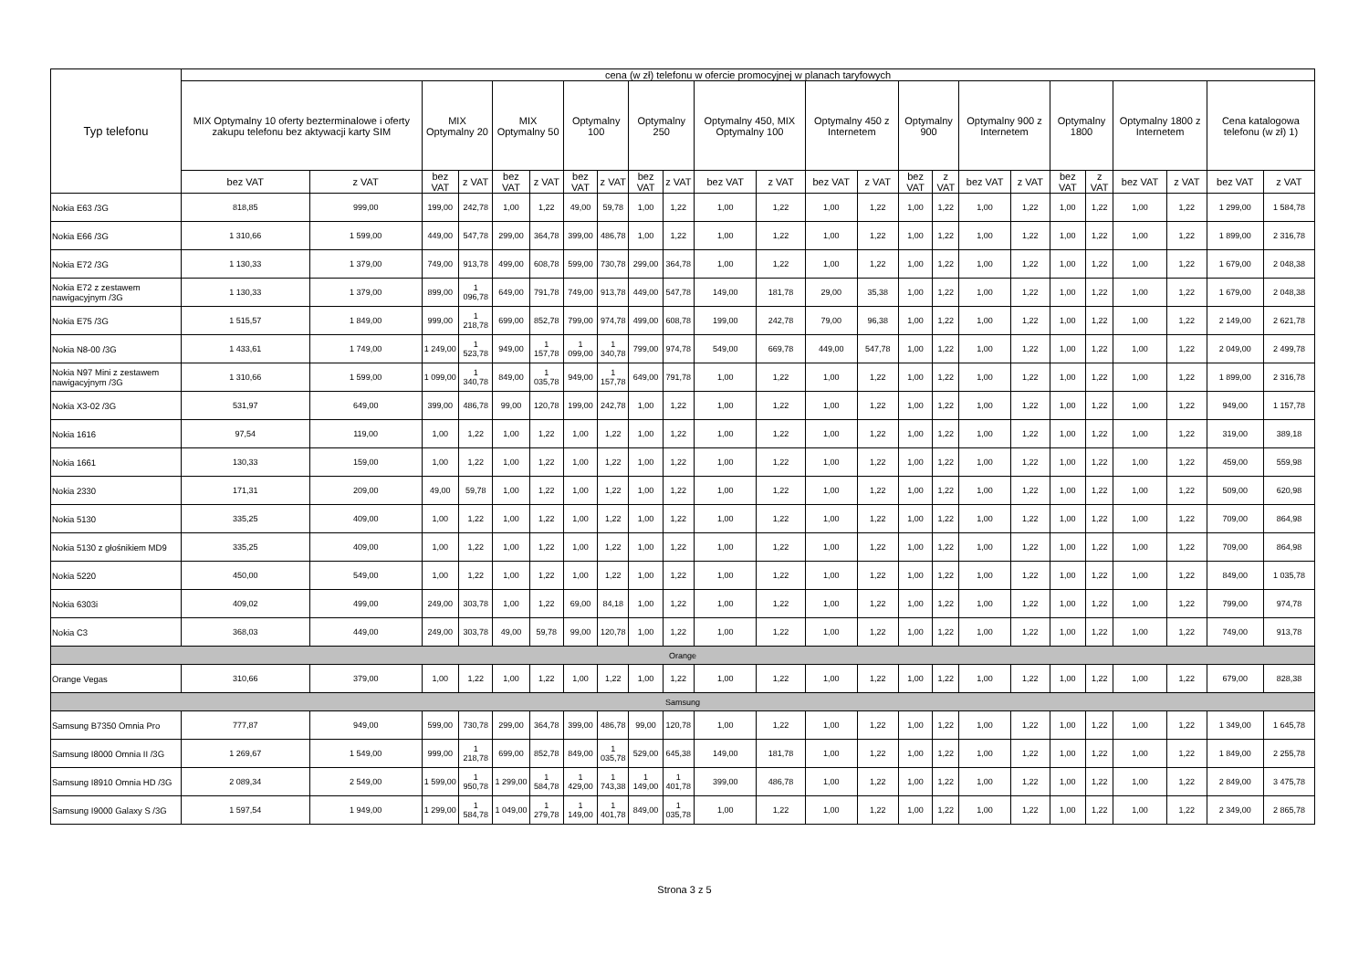| Typ telefonu | cena (w zł) telefonu w ofercie promocyjnej w planach taryfowych | | | | | | | | | | | | | | | | | | | | | | | |
| --- | --- | --- | --- | --- | --- | --- | --- | --- | --- | --- | --- | --- | --- | --- | --- | --- | --- | --- | --- | --- | --- | --- | --- | --- |
| | MIX Optymalny 10 oferty bezterminalowe i oferty zakupu telefonu bez aktywacji karty SIM | | MIX Optymalny 20 | | MIX Optymalny 50 | | Optymalny 100 | | Optymalny 250 | | Optymalny 450, MIX Optymalny 100 | | Optymalny 450 z Internetem | | Optymalny 900 | | Optymalny 900 z Internetem | | Optymalny 1800 | | Optymalny 1800 z Internetem | | Cena katalogowa telefonu (w zł) 1) | |
| | bez VAT | z VAT | bez VAT | z VAT | bez VAT | z VAT | bez VAT | z VAT | bez VAT | z VAT | bez VAT | z VAT | bez VAT | z VAT | bez VAT | z VAT | bez VAT | z VAT | bez VAT | z VAT | bez VAT | z VAT | bez VAT | z VAT |
| Nokia E63 /3G | 818,85 | 999,00 | 199,00 | 242,78 | 1,00 | 1,22 | 49,00 | 59,78 | 1,00 | 1,22 | 1,00 | 1,22 | 1,00 | 1,22 | 1,00 | 1,22 | 1,00 | 1,22 | 1,00 | 1,22 | 1,00 | 1,22 | 1 299,00 | 1 584,78 |
| Nokia E66 /3G | 1 310,66 | 1 599,00 | 449,00 | 547,78 | 299,00 | 364,78 | 399,00 | 486,78 | 1,00 | 1,22 | 1,00 | 1,22 | 1,00 | 1,22 | 1,00 | 1,22 | 1,00 | 1,22 | 1,00 | 1,22 | 1,00 | 1,22 | 1 899,00 | 2 316,78 |
| Nokia E72 /3G | 1 130,33 | 1 379,00 | 749,00 | 913,78 | 499,00 | 608,78 | 599,00 | 730,78 | 299,00 | 364,78 | 1,00 | 1,22 | 1,00 | 1,22 | 1,00 | 1,22 | 1,00 | 1,22 | 1,00 | 1,22 | 1,00 | 1,22 | 1 679,00 | 2 048,38 |
| Nokia E72 z zestawem nawigacyjnym /3G | 1 130,33 | 1 379,00 | 899,00 | 1 096,78 | 649,00 | 791,78 | 749,00 | 913,78 | 449,00 | 547,78 | 149,00 | 181,78 | 29,00 | 35,38 | 1,00 | 1,22 | 1,00 | 1,22 | 1,00 | 1,22 | 1,00 | 1,22 | 1 679,00 | 2 048,38 |
| Nokia E75 /3G | 1 515,57 | 1 849,00 | 999,00 | 1 218,78 | 699,00 | 852,78 | 799,00 | 974,78 | 499,00 | 608,78 | 199,00 | 242,78 | 79,00 | 96,38 | 1,00 | 1,22 | 1,00 | 1,22 | 1,00 | 1,22 | 1,00 | 1,22 | 2 149,00 | 2 621,78 |
| Nokia N8-00 /3G | 1 433,61 | 1 749,00 | 1 249,00 | 1 523,78 | 949,00 | 1 157,78 | 1 099,00 | 1 340,78 | 799,00 | 974,78 | 549,00 | 669,78 | 449,00 | 547,78 | 1,00 | 1,22 | 1,00 | 1,22 | 1,00 | 1,22 | 1,00 | 1,22 | 2 049,00 | 2 499,78 |
| Nokia N97 Mini z zestawem nawigacyjnym /3G | 1 310,66 | 1 599,00 | 1 099,00 | 1 340,78 | 849,00 | 1 035,78 | 949,00 | 1 157,78 | 649,00 | 791,78 | 1,00 | 1,22 | 1,00 | 1,22 | 1,00 | 1,22 | 1,00 | 1,22 | 1,00 | 1,22 | 1,00 | 1,22 | 1 899,00 | 2 316,78 |
| Nokia X3-02 /3G | 531,97 | 649,00 | 399,00 | 486,78 | 99,00 | 120,78 | 199,00 | 242,78 | 1,00 | 1,22 | 1,00 | 1,22 | 1,00 | 1,22 | 1,00 | 1,22 | 1,00 | 1,22 | 1,00 | 1,22 | 1,00 | 1,22 | 949,00 | 1 157,78 |
| Nokia 1616 | 97,54 | 119,00 | 1,00 | 1,22 | 1,00 | 1,22 | 1,00 | 1,22 | 1,00 | 1,22 | 1,00 | 1,22 | 1,00 | 1,22 | 1,00 | 1,22 | 1,00 | 1,22 | 1,00 | 1,22 | 1,00 | 1,22 | 319,00 | 389,18 |
| Nokia 1661 | 130,33 | 159,00 | 1,00 | 1,22 | 1,00 | 1,22 | 1,00 | 1,22 | 1,00 | 1,22 | 1,00 | 1,22 | 1,00 | 1,22 | 1,00 | 1,22 | 1,00 | 1,22 | 1,00 | 1,22 | 1,00 | 1,22 | 459,00 | 559,98 |
| Nokia 2330 | 171,31 | 209,00 | 49,00 | 59,78 | 1,00 | 1,22 | 1,00 | 1,22 | 1,00 | 1,22 | 1,00 | 1,22 | 1,00 | 1,22 | 1,00 | 1,22 | 1,00 | 1,22 | 1,00 | 1,22 | 1,00 | 1,22 | 509,00 | 620,98 |
| Nokia 5130 | 335,25 | 409,00 | 1,00 | 1,22 | 1,00 | 1,22 | 1,00 | 1,22 | 1,00 | 1,22 | 1,00 | 1,22 | 1,00 | 1,22 | 1,00 | 1,22 | 1,00 | 1,22 | 1,00 | 1,22 | 1,00 | 1,22 | 709,00 | 864,98 |
| Nokia 5130 z głośnikiem MD9 | 335,25 | 409,00 | 1,00 | 1,22 | 1,00 | 1,22 | 1,00 | 1,22 | 1,00 | 1,22 | 1,00 | 1,22 | 1,00 | 1,22 | 1,00 | 1,22 | 1,00 | 1,22 | 1,00 | 1,22 | 1,00 | 1,22 | 709,00 | 864,98 |
| Nokia 5220 | 450,00 | 549,00 | 1,00 | 1,22 | 1,00 | 1,22 | 1,00 | 1,22 | 1,00 | 1,22 | 1,00 | 1,22 | 1,00 | 1,22 | 1,00 | 1,22 | 1,00 | 1,22 | 1,00 | 1,22 | 1,00 | 1,22 | 849,00 | 1 035,78 |
| Nokia 6303i | 409,02 | 499,00 | 249,00 | 303,78 | 1,00 | 1,22 | 69,00 | 84,18 | 1,00 | 1,22 | 1,00 | 1,22 | 1,00 | 1,22 | 1,00 | 1,22 | 1,00 | 1,22 | 1,00 | 1,22 | 1,00 | 1,22 | 799,00 | 974,78 |
| Nokia C3 | 368,03 | 449,00 | 249,00 | 303,78 | 49,00 | 59,78 | 99,00 | 120,78 | 1,00 | 1,22 | 1,00 | 1,22 | 1,00 | 1,22 | 1,00 | 1,22 | 1,00 | 1,22 | 1,00 | 1,22 | 1,00 | 1,22 | 749,00 | 913,78 |
| Orange | | | | | | | | | | | | | | | | | | | | | | | | |
| Orange Vegas | 310,66 | 379,00 | 1,00 | 1,22 | 1,00 | 1,22 | 1,00 | 1,22 | 1,00 | 1,22 | 1,00 | 1,22 | 1,00 | 1,22 | 1,00 | 1,22 | 1,00 | 1,22 | 1,00 | 1,22 | 1,00 | 1,22 | 679,00 | 828,38 |
| Samsung | | | | | | | | | | | | | | | | | | | | | | | | |
| Samsung B7350 Omnia Pro | 777,87 | 949,00 | 599,00 | 730,78 | 299,00 | 364,78 | 399,00 | 486,78 | 99,00 | 120,78 | 1,00 | 1,22 | 1,00 | 1,22 | 1,00 | 1,22 | 1,00 | 1,22 | 1,00 | 1,22 | 1,00 | 1,22 | 1 349,00 | 1 645,78 |
| Samsung I8000 Omnia II /3G | 1 269,67 | 1 549,00 | 999,00 | 1 218,78 | 699,00 | 852,78 | 849,00 | 1 035,78 | 529,00 | 645,38 | 149,00 | 181,78 | 1,00 | 1,22 | 1,00 | 1,22 | 1,00 | 1,22 | 1,00 | 1,22 | 1,00 | 1,22 | 1 849,00 | 2 255,78 |
| Samsung I8910 Omnia HD /3G | 2 089,34 | 2 549,00 | 1 599,00 | 1 950,78 | 1 299,00 | 1 584,78 | 1 429,00 | 1 743,38 | 1 149,00 | 1 401,78 | 399,00 | 486,78 | 1,00 | 1,22 | 1,00 | 1,22 | 1,00 | 1,22 | 1,00 | 1,22 | 1,00 | 1,22 | 2 849,00 | 3 475,78 |
| Samsung I9000 Galaxy S /3G | 1 597,54 | 1 949,00 | 1 299,00 | 1 584,78 | 1 049,00 | 1 279,78 | 1 149,00 | 1 401,78 | 849,00 | 1 035,78 | 1,00 | 1,22 | 1,00 | 1,22 | 1,00 | 1,22 | 1,00 | 1,22 | 1,00 | 1,22 | 1,00 | 1,22 | 2 349,00 | 2 865,78 |
Strona 3 z 5